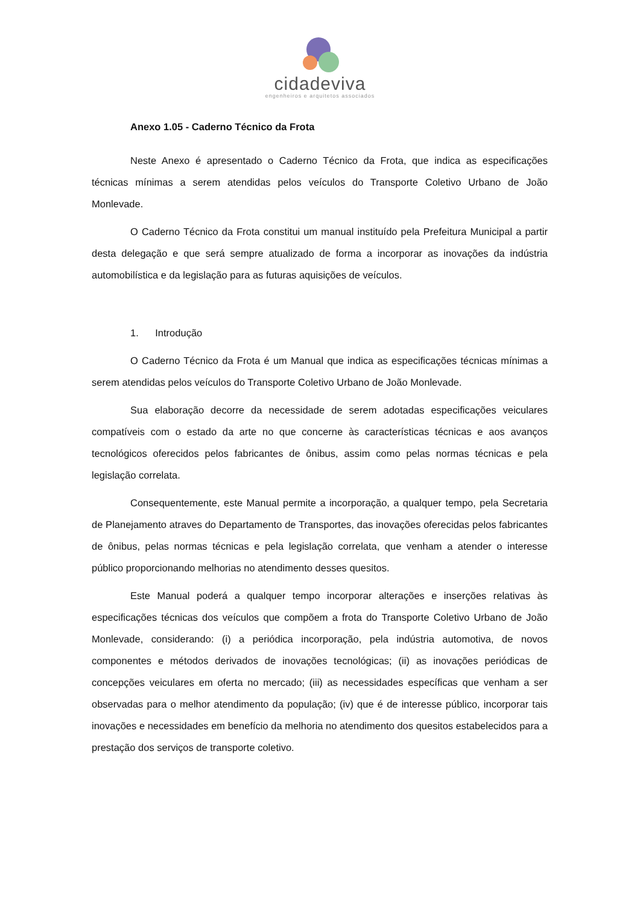cidadeviva
engenheiros e arquitetos associados
Anexo 1.05 - Caderno Técnico da Frota
Neste Anexo é apresentado o Caderno Técnico da Frota, que indica as especificações técnicas mínimas a serem atendidas pelos veículos do Transporte Coletivo Urbano de João Monlevade.
O Caderno Técnico da Frota constitui um manual instituído pela Prefeitura Municipal a partir desta delegação e que será sempre atualizado de forma a incorporar as inovações da indústria automobilística e da legislação para as futuras aquisições de veículos.
1. Introdução
O Caderno Técnico da Frota é um Manual que indica as especificações técnicas mínimas a serem atendidas pelos veículos do Transporte Coletivo Urbano de João Monlevade.
Sua elaboração decorre da necessidade de serem adotadas especificações veiculares compatíveis com o estado da arte no que concerne às características técnicas e aos avanços tecnológicos oferecidos pelos fabricantes de ônibus, assim como pelas normas técnicas e pela legislação correlata.
Consequentemente, este Manual permite a incorporação, a qualquer tempo, pela Secretaria de Planejamento atraves do Departamento de Transportes, das inovações oferecidas pelos fabricantes de ônibus, pelas normas técnicas e pela legislação correlata, que venham a atender o interesse público proporcionando melhorias no atendimento desses quesitos.
Este Manual poderá a qualquer tempo incorporar alterações e inserções relativas às especificações técnicas dos veículos que compõem a frota do Transporte Coletivo Urbano de João Monlevade, considerando: (i) a periódica incorporação, pela indústria automotiva, de novos componentes e métodos derivados de inovações tecnológicas; (ii) as inovações periódicas de concepções veiculares em oferta no mercado; (iii) as necessidades específicas que venham a ser observadas para o melhor atendimento da população; (iv) que é de interesse público, incorporar tais inovações e necessidades em benefício da melhoria no atendimento dos quesitos estabelecidos para a prestação dos serviços de transporte coletivo.